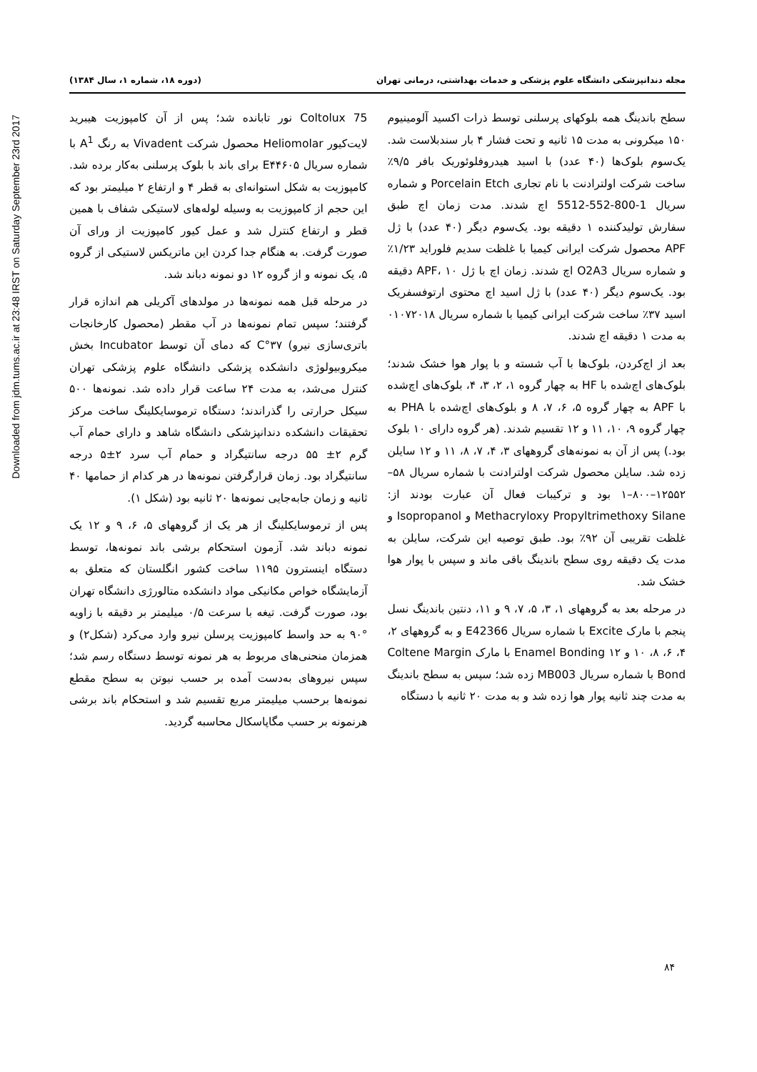Downloaded from jdm.tums.ac.ir at 23:48 IRST on Saturday September 23rd 2017
مجله دندانپزشکی دانشگاه علوم پزشکی و خدمات بهداشتی، درمانی تهران (دوره ۱۸، شماره ۱، سال ۱۳۸۴)
سطح باندینگ همه بلوکهای پرسلنی توسط ذرات اکسید آلومینیوم ۱۵۰ میکرونی به مدت ۱۵ ثانیه و تحت فشار ۴ بار سندبلاست شد. یک‌سوم بلوک‌ها (۴۰ عدد) با اسید هیدروفلوئوریک بافر ۹/۵٪ ساخت شرکت اولترادنت با نام تجاری Porcelain Etch و شماره سریال 1-800-552-5512 اچ شدند. مدت زمان اچ طبق سفارش تولیدکننده ۱ دقیقه بود. یک‌سوم دیگر (۴۰ عدد) با ژل APF محصول شرکت ایرانی کیمیا با غلظت سدیم فلوراید ۱/۲۳٪ و شماره سریال O2A3 اچ شدند. زمان اچ با ژل APF، ۱۰ دقیقه بود. یک‌سوم دیگر (۴۰ عدد) با ژل اسید اچ محتوی ارتوفسفریک اسید ۳۷٪ ساخت شرکت ایرانی کیمیا با شماره سریال ۰۱۰۷۲۰۱۸ به مدت ۱ دقیقه اچ شدند.
بعد از اچ‌کردن، بلوک‌ها با آب شسته و با پوار هوا خشک شدند؛ بلوک‌های اچ‌شده با HF به چهار گروه ۱، ۲، ۳، ۴، بلوک‌های اچ‌شده با APF به چهار گروه ۵، ۶، ۷، ۸ و بلوک‌های اچ‌شده با PHA به چهار گروه ۹، ۱۰، ۱۱ و ۱۲ تقسیم شدند. (هر گروه دارای ۱۰ بلوک بود.) پس از آن به نمونه‌های گروههای ۳، ۴، ۷، ۸، ۱۱ و ۱۲ سایلن زده شد. سایلن محصول شرکت اولترادنت با شماره سریال ۵۸–۱۲۵۵۲–۸۰۰–۱ بود و ترکیبات فعال آن عبارت بودند از: Methacryloxy Propyltrimethoxy Silane و Isopropanol و غلظت تقریبی آن ۹۲٪ بود. طبق توصیه این شرکت، سایلن به مدت یک دقیقه روی سطح باندینگ باقی ماند و سپس با پوار هوا خشک شد.
در مرحله بعد به گروههای ۱، ۳، ۵، ۷، ۹ و ۱۱، دنتین باندینگ نسل پنجم با مارک Excite با شماره سریال E42366 و به گروههای ۲، ۴، ۶، ۸، ۱۰ و ۱۲ Enamel Bonding با مارک Coltene Margin Bond با شماره سریال MB003 زده شد؛ سپس به سطح باندینگ به مدت چند ثانیه پوار هوا زده شد و به مدت ۲۰ ثانیه با دستگاه
Coltolux 75 نور تابانده شد؛ پس از آن کامپوزیت هیبرید لایت‌کیور Heliomolar محصول شرکت Vivadent به رنگ A<sup>1</sup> با شماره سریال E۴۴۶۰۵ برای باند با بلوک پرسلنی به‌کار برده شد. کامپوزیت به شکل استوانه‌ای به قطر ۴ و ارتفاع ۲ میلیمتر بود که این حجم از کامپوزیت به وسیله لوله‌های لاستیکی شفاف با همین قطر و ارتفاع کنترل شد و عمل کیور کامپوزیت از ورای آن صورت گرفت. به هنگام جدا کردن این ماتریکس لاستیکی از گروه ۵، یک نمونه و از گروه ۱۲ دو نمونه دباند شد.
در مرحله قبل همه نمونه‌ها در مولدهای آکریلی هم اندازه قرار گرفتند؛ سپس تمام نمونه‌ها در آب مقطر (محصول کارخانجات باتری‌سازی نیرو) ۳۷°C که دمای آن توسط Incubator بخش میکروبیولوژی دانشکده پزشکی دانشگاه علوم پزشکی تهران کنترل می‌شد، به مدت ۲۴ ساعت قرار داده شد. نمونه‌ها ۵۰۰ سیکل حرارتی را گذراندند؛ دستگاه ترموسایکلینگ ساخت مرکز تحقیقات دانشکده دندانپزشکی دانشگاه شاهد و دارای حمام آب گرم ۲± ۵۵ درجه سانتیگراد و حمام آب سرد ۲±۵ درجه سانتیگراد بود. زمان قرارگرفتن نمونه‌ها در هر کدام از حمامها ۴۰ ثانیه و زمان جابه‌جایی نمونه‌ها ۲۰ ثانیه بود (شکل ۱).
پس از ترموسایکلینگ از هر یک از گروههای ۵، ۶، ۹ و ۱۲ یک نمونه دباند شد. آزمون استحکام برشی باند نمونه‌ها، توسط دستگاه اینسترون ۱۱۹۵ ساخت کشور انگلستان که متعلق به آزمایشگاه خواص مکانیکی مواد دانشکده متالورژی دانشگاه تهران بود، صورت گرفت. تیغه با سرعت ۰/۵ میلیمتر بر دقیقه با زاویه °۹۰ به حد واسط کامپوزیت پرسلن نیرو وارد می‌کرد (شکل۲) و همزمان منحنی‌های مربوط به هر نمونه توسط دستگاه رسم شد؛ سپس نیروهای به‌دست آمده بر حسب نیوتن به سطح مقطع نمونه‌ها برحسب میلیمتر مربع تقسیم شد و استحکام باند برشی هرنمونه بر حسب مگاپاسکال محاسبه گردید.
۸۴